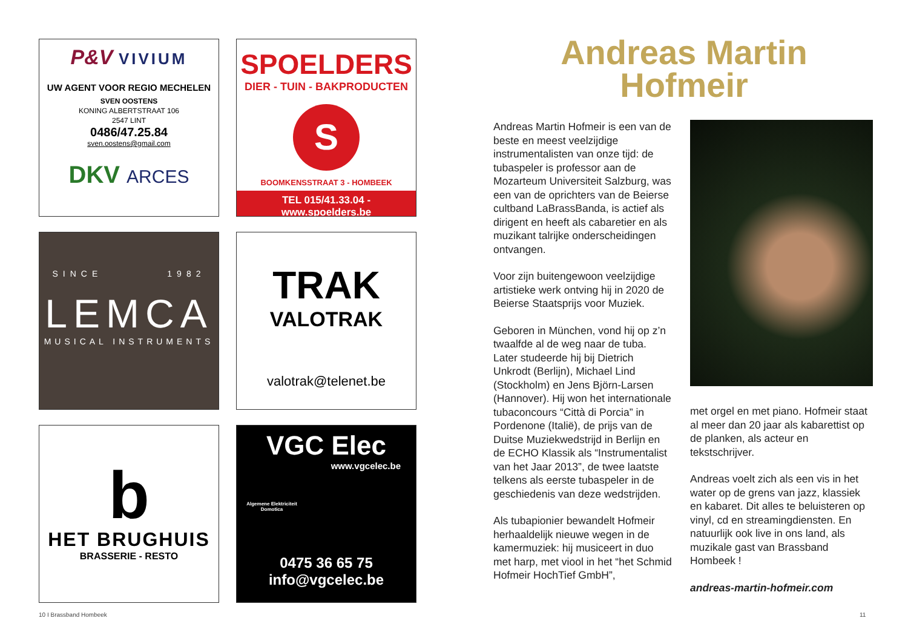P&V VIVIUM
UW AGENT VOOR REGIO MECHELEN
SVEN OOSTENS
KONING ALBERTSTRAAT 106
2547 LINT
0486/47.25.84
sven.oostens@gmail.com
DKV ARCES
SPOELDERS
DIER - TUIN - BAKPRODUCTEN
S
BOOMKENSSTRAAT 3 - HOMBEEK
TEL 015/41.33.04 - www.spoelders.be
SINCE 1982
LEMCA
MUSICAL INSTRUMENTS
TRAK
VALOTRAK
valotrak@telenet.be
b
HET BRUGHUIS
BRASSERIE - RESTO
VGC Elec
www.vgcelec.be
Algemene Elektriciteit
Domotica
0475 36 65 75
info@vgcelec.be
Andreas Martin
Hofmeir
Andreas Martin Hofmeir is een van de beste en meest veelzijdige instrumentalisten van onze tijd: de tubaspeler is professor aan de Mozarteum Universiteit Salzburg, was een van de oprichters van de Beierse cultband LaBrassBanda, is actief als dirigent en heeft als cabaretier en als muzikant talrijke onderscheidingen ontvangen.
Voor zijn buitengewoon veelzijdige artistieke werk ontving hij in 2020 de Beierse Staatsprijs voor Muziek.
Geboren in München, vond hij op z’n twaalfde al de weg naar de tuba. Later studeerde hij bij Dietrich Unkrodt (Berlijn), Michael Lind (Stockholm) en Jens Björn-Larsen (Hannover). Hij won het internationale tubaconcours “Città di Porcia” in Pordenone (Italië), de prijs van de Duitse Muziekwedstrijd in Berlijn en de ECHO Klassik als “Instrumentalist van het Jaar 2013”, de twee laatste telkens als eerste tubaspeler in de geschiedenis van deze wedstrijden.
Als tubapionier bewandelt Hofmeir herhaaldelijk nieuwe wegen in de kamermuziek: hij musiceert in duo met harp, met viool in het “het Schmid Hofmeir HochTief GmbH”,
met orgel en met piano. Hofmeir staat al meer dan 20 jaar als kabarettist op de planken, als acteur en tekstschrijver.
Andreas voelt zich als een vis in het water op de grens van jazz, klassiek en kabaret. Dit alles te beluisteren op vinyl, cd en streamingdiensten. En natuurlijk ook live in ons land, als muzikale gast van Brassband Hombeek !
andreas-martin-hofmeir.com
10 I Brassband Hombeek 11